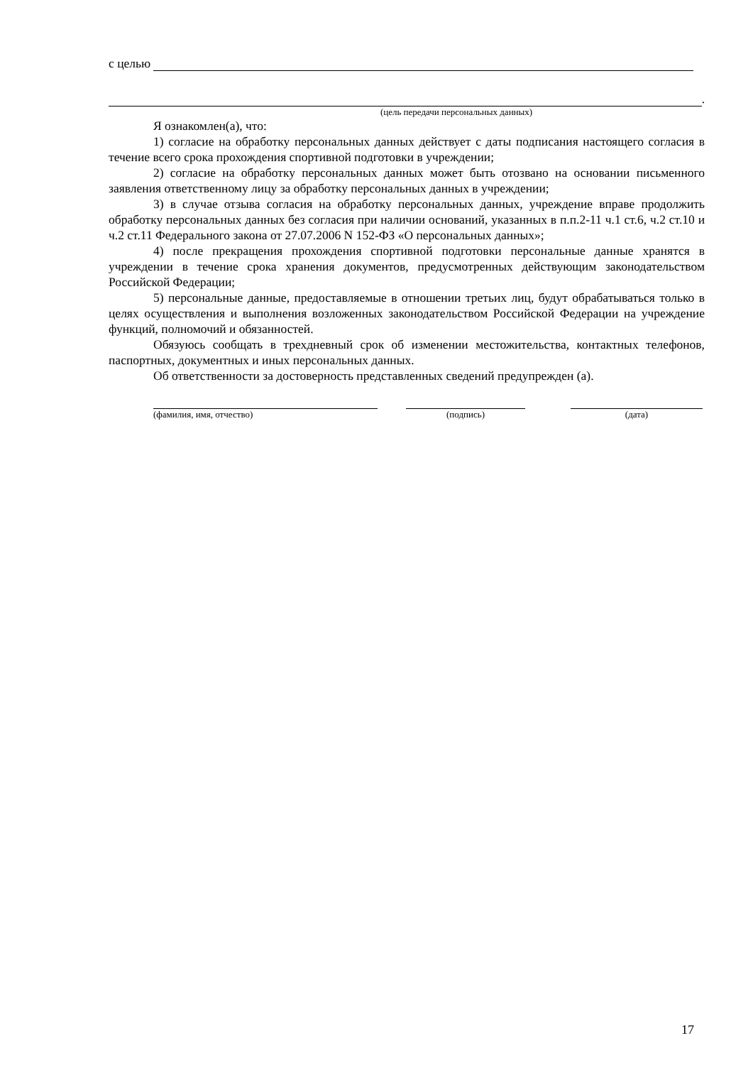с целью
.
(цель передачи персональных данных)
Я ознакомлен(а), что:
1) согласие на обработку персональных данных действует с даты подписания настоящего согласия в течение всего срока прохождения спортивной подготовки в учреждении;
2) согласие на обработку персональных данных может быть отозвано на основании письменного заявления ответственному лицу за обработку персональных данных в учреждении;
3) в случае отзыва согласия на обработку персональных данных, учреждение вправе продолжить обработку персональных данных без согласия при наличии оснований, указанных в п.п.2-11 ч.1 ст.6, ч.2 ст.10 и ч.2 ст.11 Федерального закона от 27.07.2006 N 152-ФЗ «О персональных данных»;
4) после прекращения прохождения спортивной подготовки персональные данные хранятся в учреждении в течение срока хранения документов, предусмотренных действующим законодательством Российской Федерации;
5) персональные данные, предоставляемые в отношении третьих лиц, будут обрабатываться только в целях осуществления и выполнения возложенных законодательством Российской Федерации на учреждение функций, полномочий и обязанностей.
Обязуюсь сообщать в трехдневный срок об изменении местожительства, контактных телефонов, паспортных, документных и иных персональных данных.
Об ответственности за достоверность представленных сведений предупрежден (а).
(фамилия, имя, отчество) (подпись) (дата)
17